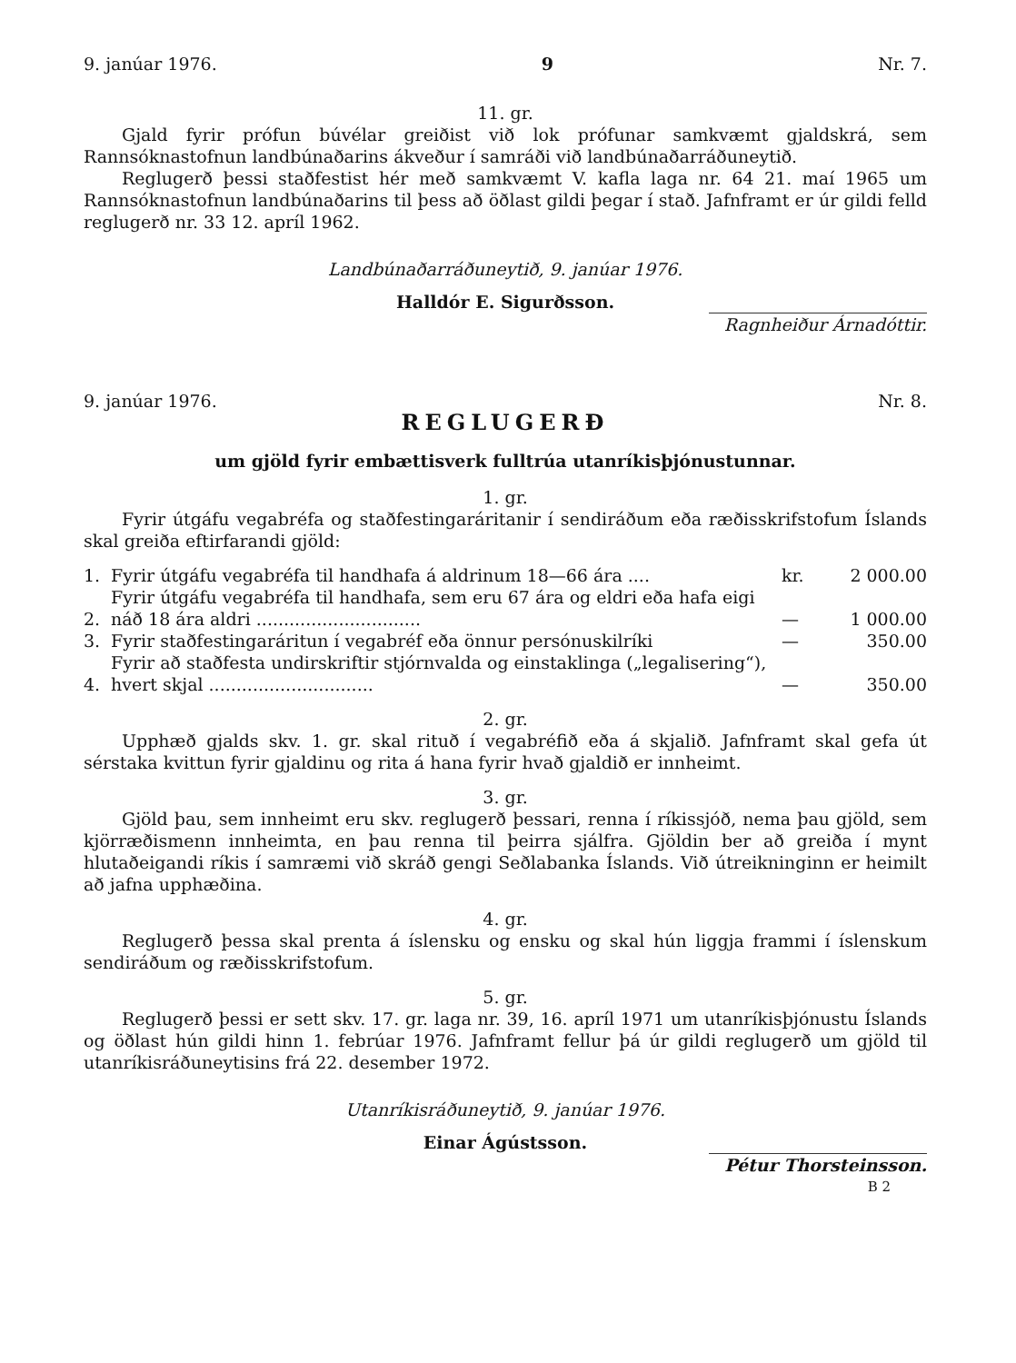9. janúar 1976. 9 Nr. 7.
11. gr.
Gjald fyrir prófun búvélar greiðist við lok prófunar samkvæmt gjaldskrá, sem Rannsóknastofnun landbúnaðarins ákveður í samráði við landbúnaðarráðuneytið.
Reglugerð þessi staðfestist hér með samkvæmt V. kafla laga nr. 64 21. maí 1965 um Rannsóknastofnun landbúnaðarins til þess að öðlast gildi þegar í stað. Jafnframt er úr gildi felld reglugerð nr. 33 12. apríl 1962.
Landbúnaðarráðuneytið, 9. janúar 1976.
Halldór E. Sigurðsson.
Ragnheiður Árnadóttir.
9. janúar 1976. Nr. 8.
REGLUGERÐ
um gjöld fyrir embættisverk fulltrúa utanríkisþjónustunnar.
1. gr.
Fyrir útgáfu vegabréfa og staðfestingaráritanir í sendiráðum eða ræðisskrifstofum Íslands skal greiða eftirfarandi gjöld:
| 1. | Fyrir útgáfu vegabréfa til handhafa á aldrinum 18—66 ára .... | kr. | 2 000.00 |
| 2. | Fyrir útgáfu vegabréfa til handhafa, sem eru 67 ára og eldri eða hafa eigi náð 18 ára aldri .............................. | — | 1 000.00 |
| 3. | Fyrir staðfestingaráritun í vegabréf eða önnur persónuskilríki | — | 350.00 |
| 4. | Fyrir að staðfesta undirskriftir stjórnvalda og einstaklinga („legalisering“), hvert skjal .............................. | — | 350.00 |
2. gr.
Upphæð gjalds skv. 1. gr. skal rituð í vegabréfið eða á skjalið. Jafnframt skal gefa út sérstaka kvittun fyrir gjaldinu og rita á hana fyrir hvað gjaldið er innheimt.
3. gr.
Gjöld þau, sem innheimt eru skv. reglugerð þessari, renna í ríkissjóð, nema þau gjöld, sem kjörræðismenn innheimta, en þau renna til þeirra sjálfra. Gjöldin ber að greiða í mynt hlutaðeigandi ríkis í samræmi við skráð gengi Seðlabanka Íslands. Við útreikninginn er heimilt að jafna upphæðina.
4. gr.
Reglugerð þessa skal prenta á íslensku og ensku og skal hún liggja frammi í íslenskum sendiráðum og ræðisskrifstofum.
5. gr.
Reglugerð þessi er sett skv. 17. gr. laga nr. 39, 16. apríl 1971 um utanríkisþjónustu Íslands og öðlast hún gildi hinn 1. febrúar 1976. Jafnframt fellur þá úr gildi reglugerð um gjöld til utanríkisráðuneytisins frá 22. desember 1972.
Utanríkisráðuneytið, 9. janúar 1976.
Einar Ágústsson.
Pétur Thorsteinsson.
B 2